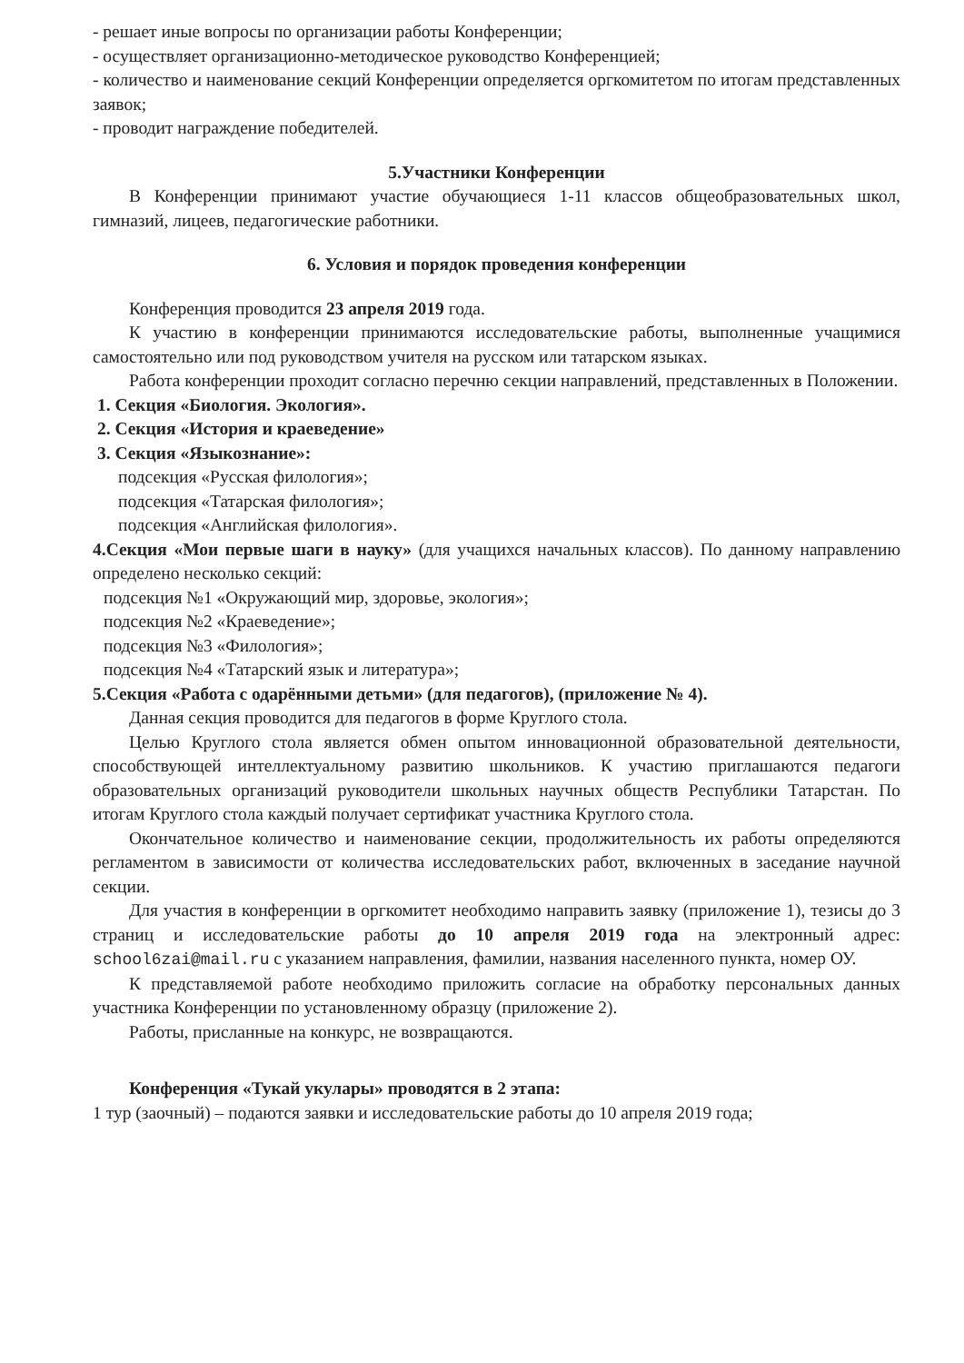- решает иные вопросы по организации работы Конференции;
- осуществляет организационно-методическое руководство Конференцией;
- количество и наименование секций Конференции определяется оргкомитетом по итогам представленных заявок;
- проводит награждение победителей.
5.Участники Конференции
В Конференции принимают участие обучающиеся 1-11 классов общеобразовательных школ, гимназий, лицеев, педагогические работники.
6. Условия и порядок проведения конференции
Конференция проводится 23 апреля 2019 года.
К участию в конференции принимаются исследовательские работы, выполненные учащимися самостоятельно или под руководством учителя на русском или татарском языках.
Работа конференции проходит согласно перечню секции направлений, представленных в Положении.
1. Секция «Биология. Экология».
2. Секция «История и краеведение»
3. Секция «Языкознание»:
подсекция «Русская филология»;
подсекция «Татарская филология»;
подсекция «Английская филология».
4.Секция «Мои первые шаги в науку» (для учащихся начальных классов). По данному направлению определено несколько секций:
подсекция №1 «Окружающий мир, здоровье, экология»;
подсекция №2 «Краеведение»;
подсекция №3 «Филология»;
подсекция №4 «Татарский язык и литература»;
5.Секция «Работа с одарёнными детьми» (для педагогов), (приложение № 4).
Данная секция проводится для педагогов в форме Круглого стола.
Целью Круглого стола является обмен опытом инновационной образовательной деятельности, способствующей интеллектуальному развитию школьников. К участию приглашаются педагоги образовательных организаций руководители школьных научных обществ Республики Татарстан. По итогам Круглого стола каждый получает сертификат участника Круглого стола.
Окончательное количество и наименование секции, продолжительность их работы определяются регламентом в зависимости от количества исследовательских работ, включенных в заседание научной секции.
Для участия в конференции в оргкомитет необходимо направить заявку (приложение 1), тезисы до 3 страниц и исследовательские работы до 10 апреля 2019 года на электронный адрес: school6zai@mail.ru с указанием направления, фамилии, названия населенного пункта, номер ОУ.
К представляемой работе необходимо приложить согласие на обработку персональных данных участника Конференции по установленному образцу (приложение 2).
Работы, присланные на конкурс, не возвращаются.
Конференция «Тукай укулары» проводятся в 2 этапа:
1 тур (заочный) – подаются заявки и исследовательские работы до 10 апреля 2019 года;